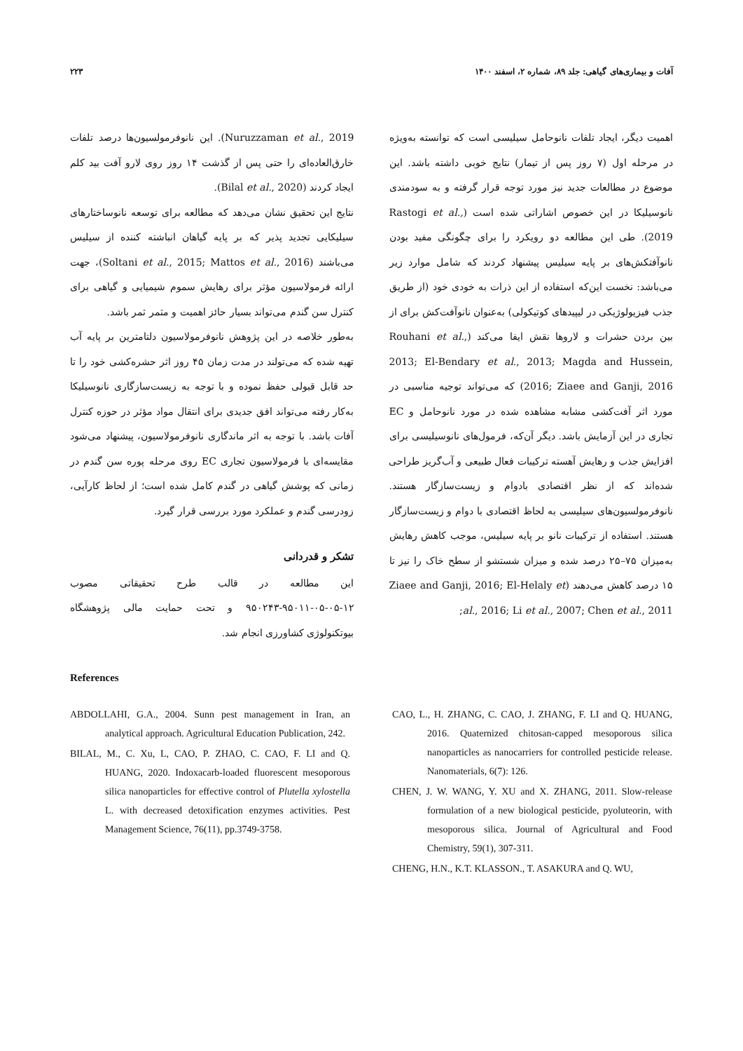آفات و بیماری‌های گیاهی: جلد ۸۹، شماره ۲، اسفند ۱۴۰۰ ۲۲۳
اهمیت دیگر، ایجاد تلفات نانوحامل سیلیسی است که توانسته به‌ویژه در مرحله اول (۷ روز پس از تیمار) نتایج خوبی داشته باشد. این موضوع در مطالعات جدید نیز مورد توجه قرار گرفته و به سودمندی نانوسیلیکا در این خصوص اشاراتی شده است (Rastogi et al., 2019). طی این مطالعه دو رویکرد را برای چگونگی مفید بودن نانوآفتکش‌های بر پایه سیلیس پیشنهاد کردند که شامل موارد زیر می‌باشد: نخست این‌که استفاده از این ذرات به خودی خود (از طریق جذب فیزیولوژیکی در لیپیدهای کوتیکولی) به‌عنوان نانوآفت‌کش برای از بین بردن حشرات و لاروها نقش ایفا می‌کند (Rouhani et al., 2013; El-Bendary et al., 2013; Magda and Hussein, 2016; Ziaee and Ganji, 2016) که می‌تواند توجیه مناسبی در مورد اثر آفت‌کشی مشابه مشاهده شده در مورد نانوحامل و EC تجاری در این آزمایش باشد. دیگر آن‌که، فرمول‌های نانوسیلیسی برای افزایش جذب و رهایش آهسته ترکیبات فعال طبیعی و آب‌گریز طراحی شده‌اند که از نظر اقتصادی بادوام و زیست‌سازگار هستند. نانوفرمولسیون‌های سیلیسی به لحاظ اقتصادی با دوام و زیست‌سازگار هستند. استفاده از ترکیبات نانو بر پایه سیلیس، موجب کاهش رهایش به‌میزان ۷۵–۲۵ درصد شده و میزان شستشو از سطح خاک را نیز تا ۱۵ درصد کاهش می‌دهند (Ziaee and Ganji, 2016; El-Helaly et al., 2016; Li et al., 2007; Chen et al., 2011;
Nuruzzaman et al., 2019). این نانوفرمولسیون‌ها درصد تلفات خارق‌العاده‌ای را حتی پس از گذشت ۱۴ روز روی لارو آفت بید کلم ایجاد کردند (Bilal et al., 2020).
نتایج این تحقیق نشان می‌دهد که مطالعه برای توسعه نانوساختارهای سیلیکایی تجدید پذیر که بر پایه گیاهان انباشته کننده از سیلیس می‌باشند (Soltani et al., 2015; Mattos et al., 2016)، جهت ارائه فرمولاسیون مؤثر برای رهایش سموم شیمیایی و گیاهی برای کنترل سن گندم می‌تواند بسیار حائز اهمیت و مثمر ثمر باشد.
به‌طور خلاصه در این پژوهش نانوفرمولاسیون دلتامترین بر پایه آب تهیه شده که می‌تولند در مدت زمان ۴۵ روز اثر حشره‌کشی خود را تا حد قابل قبولی حفظ نموده و با توجه به زیست‌سازگاری نانوسیلیکا به‌کار رفته می‌تواند افق جدیدی برای انتقال مواد مؤثر در حوزه کنترل آفات باشد. با توجه به اثر ماندگاری نانوفرمولاسیون، پیشنهاد می‌شود مقایسه‌ای با فرمولاسیون تجاری EC روی مرحله پوره سن گندم در زمانی که پوشش گیاهی در گندم کامل شده است؛ از لحاظ کارآیی، زودرسی گندم و عملکرد مورد بررسی قرار گیرد.
تشکر و قدردانی
این مطالعه در قالب طرح تحقیقاتی مصوب ۱۲-۰۵-۰۵-۹۵۰۱۱-۹۵۰۲۴۳ و تحت حمایت مالی پژوهشگاه بیوتکنولوژی کشاورزی انجام شد.
References
ABDOLLAHI, G.A., 2004. Sunn pest management in Iran, an analytical approach. Agricultural Education Publication, 242.
BILAL, M., C. Xu, L, CAO, P. ZHAO, C. CAO, F. LI and Q. HUANG, 2020. Indoxacarb-loaded fluorescent mesoporous silica nanoparticles for effective control of Plutella xylostella L. with decreased detoxification enzymes activities. Pest Management Science, 76(11), pp.3749-3758.
CAO, L., H. ZHANG, C. CAO, J. ZHANG, F. LI and Q. HUANG, 2016. Quaternized chitosan-capped mesoporous silica nanoparticles as nanocarriers for controlled pesticide release. Nanomaterials, 6(7): 126.
CHEN, J. W. WANG, Y. XU and X. ZHANG, 2011. Slow-release formulation of a new biological pesticide, pyoluteorin, with mesoporous silica. Journal of Agricultural and Food Chemistry, 59(1), 307-311.
CHENG, H.N., K.T. KLASSON., T. ASAKURA and Q. WU,